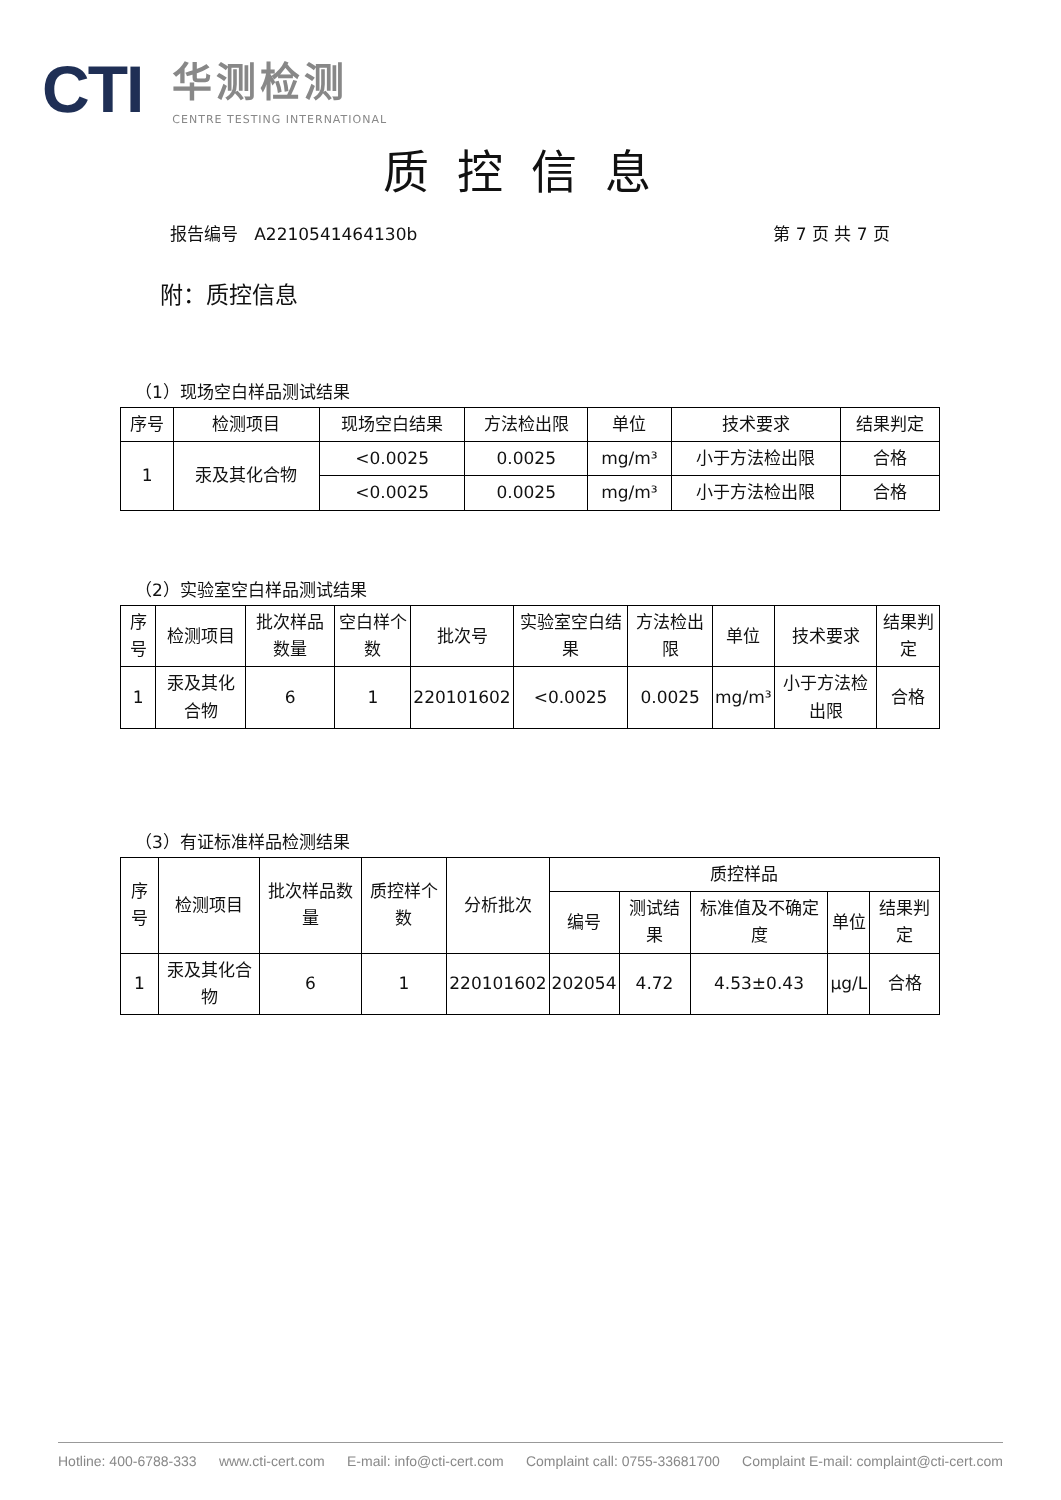CTI
华测检测
CENTRE TESTING INTERNATIONAL
质控信息
报告编号 A2210541464130b 第 7 页 共 7 页
附：质控信息
（1）现场空白样品测试结果
| 序号 | 检测项目 | 现场空白结果 | 方法检出限 | 单位 | 技术要求 | 结果判定 |
| --- | --- | --- | --- | --- | --- | --- |
| 1 | 汞及其化合物 | <0.0025 | 0.0025 | mg/m³ | 小于方法检出限 | 合格 |
| | | <0.0025 | 0.0025 | mg/m³ | 小于方法检出限 | 合格 |
（2）实验室空白样品测试结果
| 序号 | 检测项目 | 批次样品数量 | 空白样个数 | 批次号 | 实验室空白结果 | 方法检出限 | 单位 | 技术要求 | 结果判定 |
| --- | --- | --- | --- | --- | --- | --- | --- | --- | --- |
| 1 | 汞及其化合物 | 6 | 1 | 220101602 | <0.0025 | 0.0025 | mg/m³ | 小于方法检出限 | 合格 |
（3）有证标准样品检测结果
| 序号 | 检测项目 | 批次样品数量 | 质控样个数 | 分析批次 | 质控样品 | | | | |
| --- | --- | --- | --- | --- | --- | --- | --- | --- | --- |
| | | | | | 编号 | 测试结果 | 标准值及不确定度 | 单位 | 结果判定 |
| 1 | 汞及其化合物 | 6 | 1 | 220101602 | 202054 | 4.72 | 4.53±0.43 | μg/L | 合格 |
Hotline: 400-6788-333 www.cti-cert.com E-mail: info@cti-cert.com Complaint call: 0755-33681700 Complaint E-mail: complaint@cti-cert.com